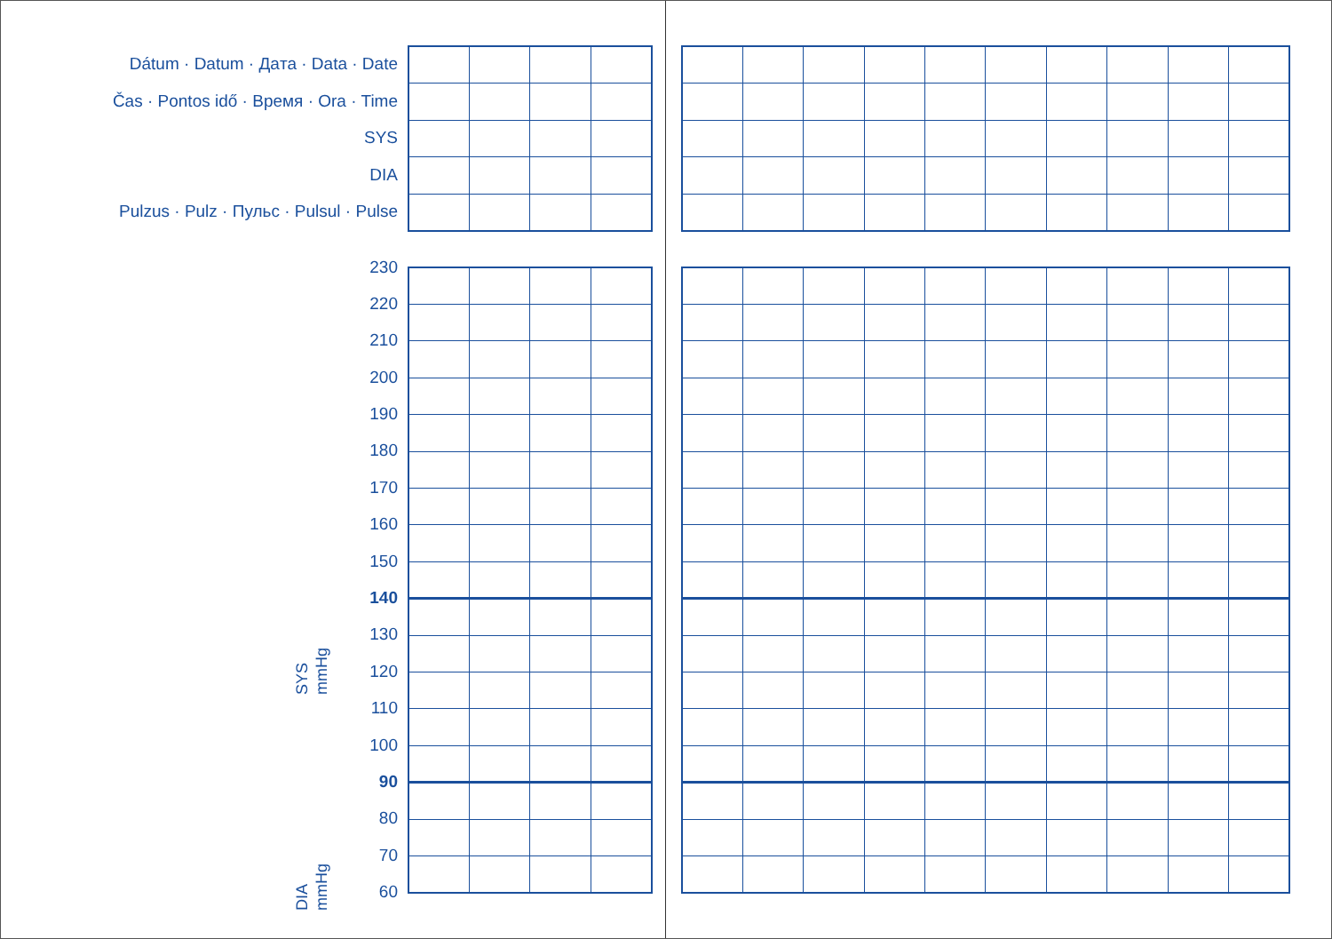Dátum · Datum · Дaта · Data · Date
Čas · Pontos idő · Время · Ora · Time
SYS
DIA
Pulzus · Pulz · Пульс · Pulsul · Pulse
SYS
mmHg
DIA
mmHg
230
220
210
200
190
180
170
160
150
140
130
120
110
100
90
80
70
60